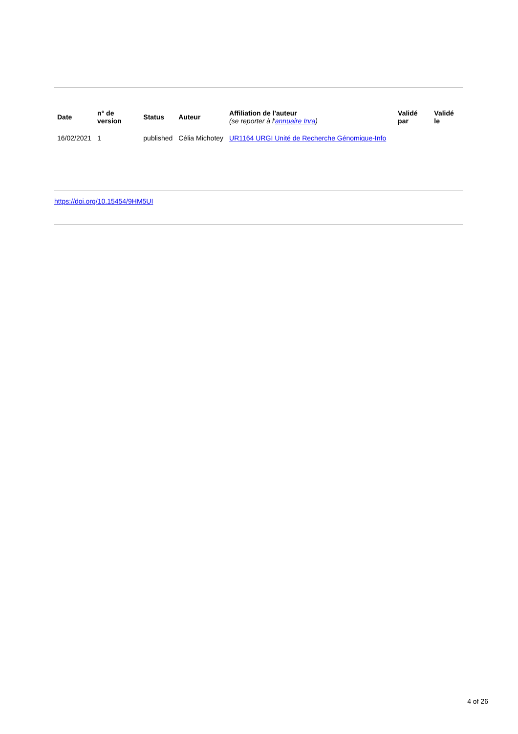| Date | n° de version | Status | Auteur | Affiliation de l'auteur (se reporter à l' annuaire Inra ) | Validé par | Validé le |
| --- | --- | --- | --- | --- | --- | --- |
| 16/02/2021 | 1 | published | Célia Michotey | UR1164 URGI Unité de Recherche Génomique-Info | | |
https://doi.org/10.15454/9HM5UI
4 of 26